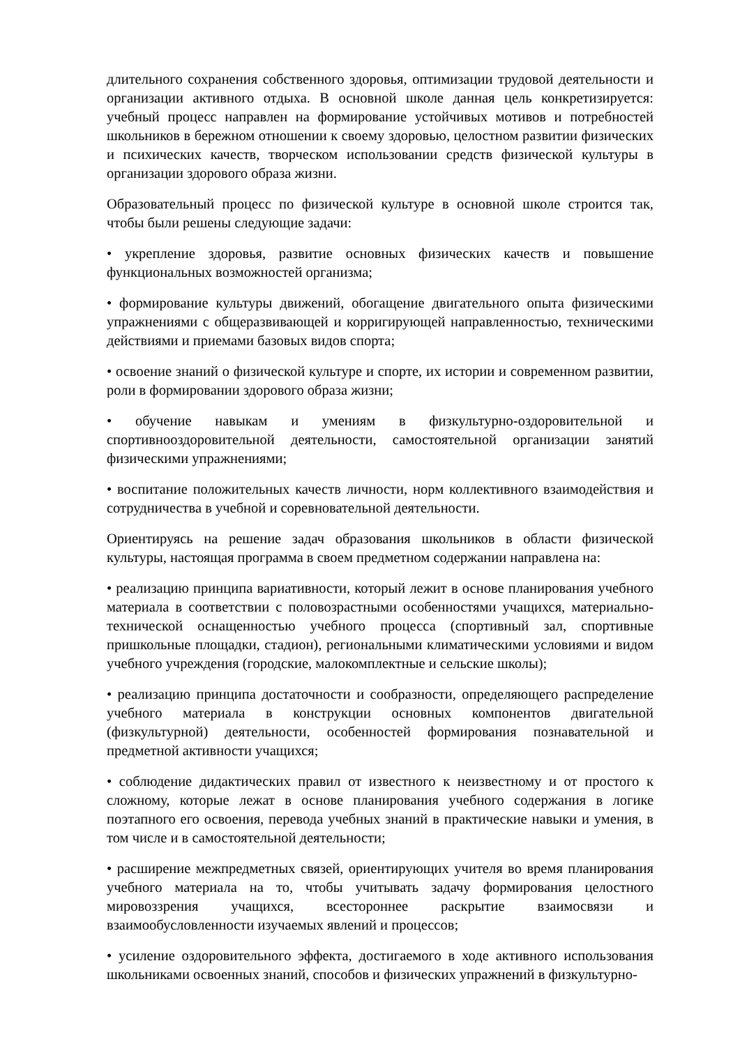длительного сохранения собственного здоровья, оптимизации трудовой деятельности и организации активного отдыха. В основной школе данная цель конкретизируется: учебный процесс направлен на формирование устойчивых мотивов и потребностей школьников в бережном отношении к своему здоровью, целостном развитии физических и психических качеств, творческом использовании средств физической культуры в организации здорового образа жизни.
Образовательный процесс по физической культуре в основной школе строится так, чтобы были решены следующие задачи:
• укрепление здоровья, развитие основных физических качеств и повышение функциональных возможностей организма;
• формирование культуры движений, обогащение двигательного опыта физическими упражнениями с общеразвивающей и корригирующей направленностью, техническими действиями и приемами базовых видов спорта;
• освоение знаний о физической культуре и спорте, их истории и современном развитии, роли в формировании здорового образа жизни;
• обучение навыкам и умениям в физкультурно-оздоровительной и спортивнооздоровительной деятельности, самостоятельной организации занятий физическими упражнениями;
• воспитание положительных качеств личности, норм коллективного взаимодействия и сотрудничества в учебной и соревновательной деятельности.
Ориентируясь на решение задач образования школьников в области физической культуры, настоящая программа в своем предметном содержании направлена на:
• реализацию принципа вариативности, который лежит в основе планирования учебного материала в соответствии с половозрастными особенностями учащихся, материально-технической оснащенностью учебного процесса (спортивный зал, спортивные пришкольные площадки, стадион), региональными климатическими условиями и видом учебного учреждения (городские, малокомплектные и сельские школы);
• реализацию принципа достаточности и сообразности, определяющего распределение учебного материала в конструкции основных компонентов двигательной (физкультурной) деятельности, особенностей формирования познавательной и предметной активности учащихся;
• соблюдение дидактических правил от известного к неизвестному и от простого к сложному, которые лежат в основе планирования учебного содержания в логике поэтапного его освоения, перевода учебных знаний в практические навыки и умения, в том числе и в самостоятельной деятельности;
• расширение межпредметных связей, ориентирующих учителя во время планирования учебного материала на то, чтобы учитывать задачу формирования целостного мировоззрения учащихся, всестороннее раскрытие взаимосвязи и взаимообусловленности изучаемых явлений и процессов;
• усиление оздоровительного эффекта, достигаемого в ходе активного использования школьниками освоенных знаний, способов и физических упражнений в физкультурно-